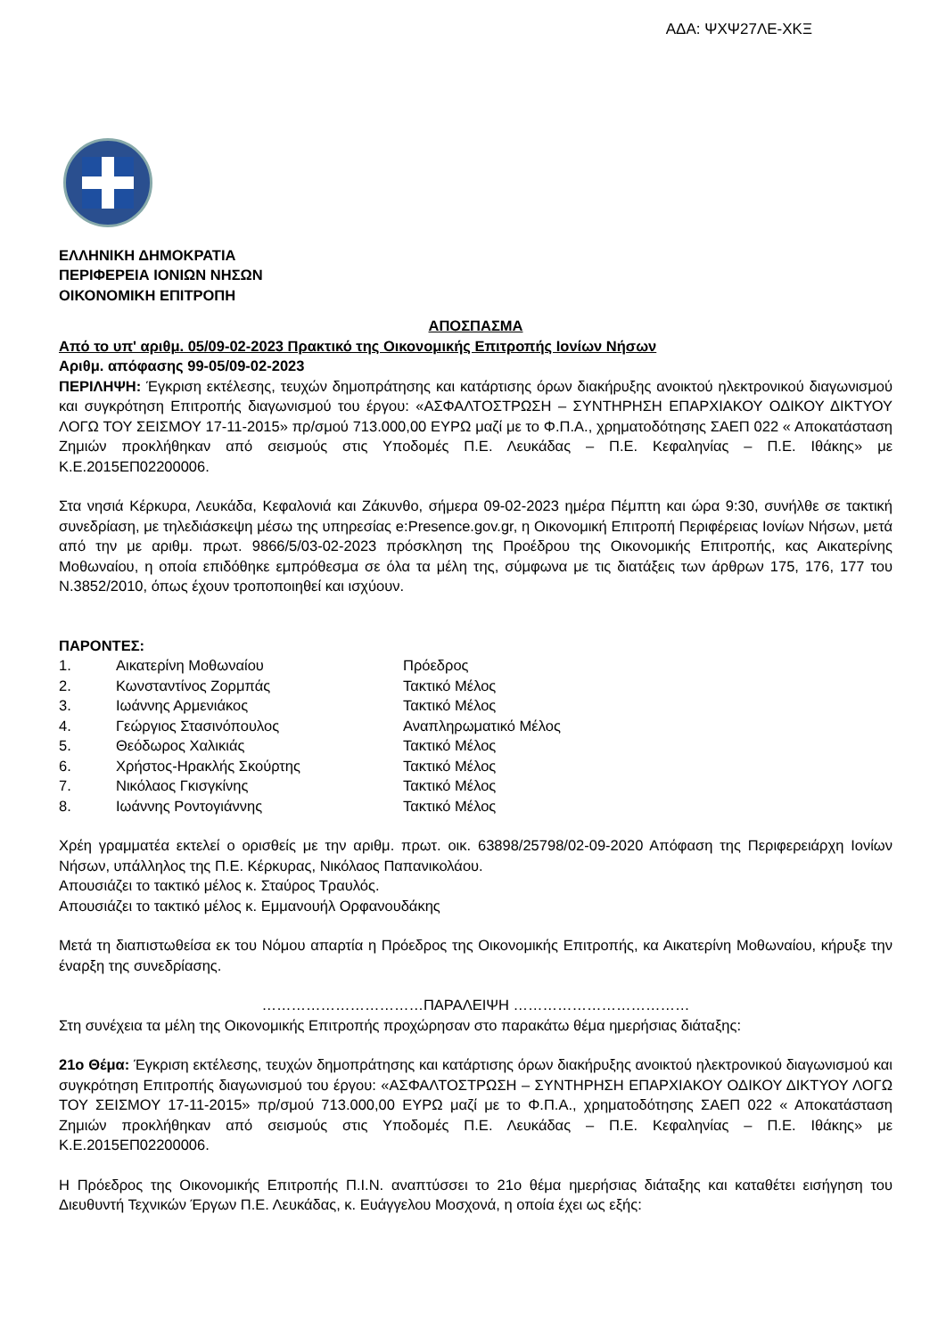ΑΔΑ: ΨΧΨ27ΛΕ-ΧΚΞ
ΕΛΛΗΝΙΚΗ ΔΗΜΟΚΡΑΤΙΑ
ΠΕΡΙΦΕΡΕΙΑ ΙΟΝΙΩΝ ΝΗΣΩΝ
ΟΙΚΟΝΟΜΙΚΗ ΕΠΙΤΡΟΠΗ
ΑΠΟΣΠΑΣΜΑ
Από το υπ' αριθμ. 05/09-02-2023 Πρακτικό της Οικονομικής Επιτροπής Ιονίων Νήσων
Αριθμ. απόφασης 99-05/09-02-2023
ΠΕΡΙΛΗΨΗ: Έγκριση εκτέλεσης, τευχών δημοπράτησης και κατάρτισης όρων διακήρυξης ανοικτού ηλεκτρονικού διαγωνισμού και συγκρότηση Επιτροπής διαγωνισμού του έργου: «ΑΣΦΑΛΤΟΣΤΡΩΣΗ – ΣΥΝΤΗΡΗΣΗ ΕΠΑΡΧΙΑΚΟΥ ΟΔΙΚΟΥ ΔΙΚΤΥΟΥ ΛΟΓΩ ΤΟΥ ΣΕΙΣΜΟΥ 17-11-2015» πρ/σμού 713.000,00 ΕΥΡΩ μαζί με το Φ.Π.Α., χρηματοδότησης ΣΑΕΠ 022 « Αποκατάσταση Ζημιών προκλήθηκαν από σεισμούς στις Υποδομές Π.Ε. Λευκάδας – Π.Ε. Κεφαλη­νίας – Π.Ε. Ιθάκης» με Κ.Ε.2015ΕΠ02200006.
Στα νησιά Κέρκυρα, Λευκάδα, Κεφαλονιά και Ζάκυνθο, σήμερα 09-02-2023 ημέρα Πέμπτη και ώρα 9:30, συνήλθε σε τακτική συνεδρίαση, με τηλεδιάσκεψη μέσω της υπηρεσίας e:Presence.gov.gr, η Οικονομική Επιτροπή Περιφέρειας Ιονίων Νήσων, μετά από την με αριθμ. πρωτ. 9866/5/03-02-2023 πρόσκληση της Προέδρου της Οικονομικής Επιτροπής, κας Αικατερίνης Μοθωναίου, η οποία επιδόθηκε εμπρόθεσμα σε όλα τα μέλη της, σύμφωνα με τις διατάξεις των άρθρων 175, 176, 177 του Ν.3852/2010, όπως έχουν τροποποιηθεί και ισχύουν.
ΠΑΡΟΝΤΕΣ:
| 1. | Αικατερίνη Μοθωναίου | Πρόεδρος |
| 2. | Κωνσταντίνος Ζορμπάς | Τακτικό Μέλος |
| 3. | Ιωάννης Αρμενιάκος | Τακτικό Μέλος |
| 4. | Γεώργιος Στασινόπουλος | Αναπληρωματικό Μέλος |
| 5. | Θεόδωρος Χαλικιάς | Τακτικό Μέλος |
| 6. | Χρήστος-Ηρακλής Σκούρτης | Τακτικό Μέλος |
| 7. | Νικόλαος Γκισγκίνης | Τακτικό Μέλος |
| 8. | Ιωάννης Ροντογιάννης | Τακτικό Μέλος |
Χρέη γραμματέα εκτελεί ο ορισθείς με την αριθμ. πρωτ. οικ. 63898/25798/02-09-2020 Απόφαση της Περιφερειάρχη Ιονίων Νήσων, υπάλληλος της Π.Ε. Κέρκυρας, Νικόλαος Παπανικολάου.
Απουσιάζει το τακτικό μέλος κ. Σταύρος Τραυλός.
Απουσιάζει το τακτικό μέλος κ. Εμμανουήλ Ορφανουδάκης
Μετά τη διαπιστωθείσα εκ του Νόμου απαρτία η Πρόεδρος της Οικονομικής Επιτροπής, κα Αικατερίνη Μοθωναίου, κήρυξε την έναρξη της συνεδρίασης.
……………………………ΠΑΡΑΛΕΙΨΗ ………………………………
Στη συνέχεια τα μέλη της Οικονομικής Επιτροπής προχώρησαν στο παρακάτω θέμα ημερήσιας διάταξης:
21ο Θέμα: Έγκριση εκτέλεσης, τευχών δημοπράτησης και κατάρτισης όρων διακήρυξης ανοικτού ηλεκτρονικού διαγωνισμού και συγκρότηση Επιτροπής διαγωνισμού του έργου: «ΑΣΦΑΛΤΟΣΤΡΩΣΗ – ΣΥΝΤΗΡΗΣΗ ΕΠΑΡΧΙΑΚΟΥ ΟΔΙΚΟΥ ΔΙΚΤΥΟΥ ΛΟΓΩ ΤΟΥ ΣΕΙΣΜΟΥ 17-11-2015» πρ/σμού 713.000,00 ΕΥΡΩ μαζί με το Φ.Π.Α., χρηματοδότησης ΣΑΕΠ 022 « Αποκατάσταση Ζημιών προκλήθηκαν από σεισμούς στις Υποδομές Π.Ε. Λευκάδας – Π.Ε. Κεφαλη­νίας – Π.Ε. Ιθάκης» με Κ.Ε.2015ΕΠ02200006.
Η Πρόεδρος της Οικονομικής Επιτροπής Π.Ι.Ν. αναπτύσσει το 21ο θέμα ημερήσιας διάταξης και καταθέτει εισήγηση του Διευθυντή Τεχνικών Έργων Π.Ε. Λευκάδας, κ. Ευάγγελου Μοσχονά, η οποία έχει ως εξής: